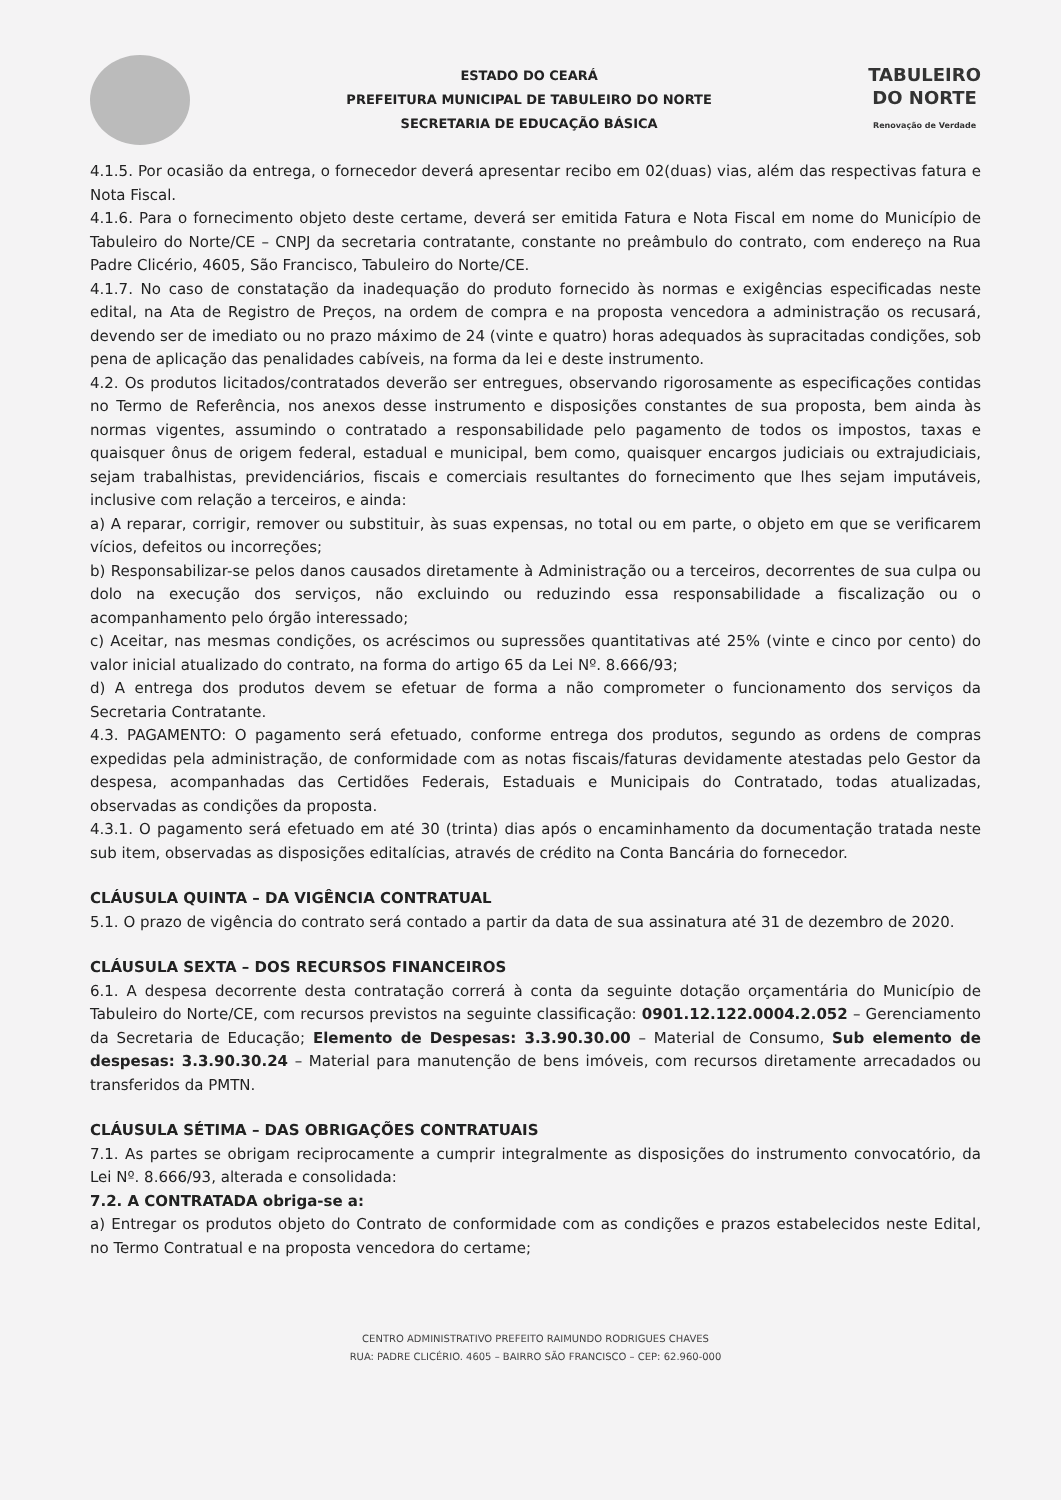ESTADO DO CEARÁ
PREFEITURA MUNICIPAL DE TABULEIRO DO NORTE
SECRETARIA DE EDUCAÇÃO BÁSICA
TABULEIRO
DO NORTE
Renovação de Verdade
4.1.5. Por ocasião da entrega, o fornecedor deverá apresentar recibo em 02(duas) vias, além das respectivas fatura e Nota Fiscal.
4.1.6. Para o fornecimento objeto deste certame, deverá ser emitida Fatura e Nota Fiscal em nome do Município de Tabuleiro do Norte/CE – CNPJ da secretaria contratante, constante no preâmbulo do contrato, com endereço na Rua Padre Clicério, 4605, São Francisco, Tabuleiro do Norte/CE.
4.1.7. No caso de constatação da inadequação do produto fornecido às normas e exigências especificadas neste edital, na Ata de Registro de Preços, na ordem de compra e na proposta vencedora a administração os recusará, devendo ser de imediato ou no prazo máximo de 24 (vinte e quatro) horas adequados às supracitadas condições, sob pena de aplicação das penalidades cabíveis, na forma da lei e deste instrumento.
4.2. Os produtos licitados/contratados deverão ser entregues, observando rigorosamente as especificações contidas no Termo de Referência, nos anexos desse instrumento e disposições constantes de sua proposta, bem ainda às normas vigentes, assumindo o contratado a responsabilidade pelo pagamento de todos os impostos, taxas e quaisquer ônus de origem federal, estadual e municipal, bem como, quaisquer encargos judiciais ou extrajudiciais, sejam trabalhistas, previdenciários, fiscais e comerciais resultantes do fornecimento que lhes sejam imputáveis, inclusive com relação a terceiros, e ainda:
a) A reparar, corrigir, remover ou substituir, às suas expensas, no total ou em parte, o objeto em que se verificarem vícios, defeitos ou incorreções;
b) Responsabilizar-se pelos danos causados diretamente à Administração ou a terceiros, decorrentes de sua culpa ou dolo na execução dos serviços, não excluindo ou reduzindo essa responsabilidade a fiscalização ou o acompanhamento pelo órgão interessado;
c) Aceitar, nas mesmas condições, os acréscimos ou supressões quantitativas até 25% (vinte e cinco por cento) do valor inicial atualizado do contrato, na forma do artigo 65 da Lei Nº. 8.666/93;
d) A entrega dos produtos devem se efetuar de forma a não comprometer o funcionamento dos serviços da Secretaria Contratante.
4.3. PAGAMENTO: O pagamento será efetuado, conforme entrega dos produtos, segundo as ordens de compras expedidas pela administração, de conformidade com as notas fiscais/faturas devidamente atestadas pelo Gestor da despesa, acompanhadas das Certidões Federais, Estaduais e Municipais do Contratado, todas atualizadas, observadas as condições da proposta.
4.3.1. O pagamento será efetuado em até 30 (trinta) dias após o encaminhamento da documentação tratada neste sub item, observadas as disposições editalícias, através de crédito na Conta Bancária do fornecedor.
CLÁUSULA QUINTA – DA VIGÊNCIA CONTRATUAL
5.1. O prazo de vigência do contrato será contado a partir da data de sua assinatura até 31 de dezembro de 2020.
CLÁUSULA SEXTA – DOS RECURSOS FINANCEIROS
6.1. A despesa decorrente desta contratação correrá à conta da seguinte dotação orçamentária do Município de Tabuleiro do Norte/CE, com recursos previstos na seguinte classificação: 0901.12.122.0004.2.052 – Gerenciamento da Secretaria de Educação; Elemento de Despesas: 3.3.90.30.00 – Material de Consumo, Sub elemento de despesas: 3.3.90.30.24 – Material para manutenção de bens imóveis, com recursos diretamente arrecadados ou transferidos da PMTN.
CLÁUSULA SÉTIMA – DAS OBRIGAÇÕES CONTRATUAIS
7.1. As partes se obrigam reciprocamente a cumprir integralmente as disposições do instrumento convocatório, da Lei Nº. 8.666/93, alterada e consolidada:
7.2. A CONTRATADA obriga-se a:
a) Entregar os produtos objeto do Contrato de conformidade com as condições e prazos estabelecidos neste Edital, no Termo Contratual e na proposta vencedora do certame;
CENTRO ADMINISTRATIVO PREFEITO RAIMUNDO RODRIGUES CHAVES
RUA: PADRE CLICÉRIO. 4605 – BAIRRO SÃO FRANCISCO – CEP: 62.960-000